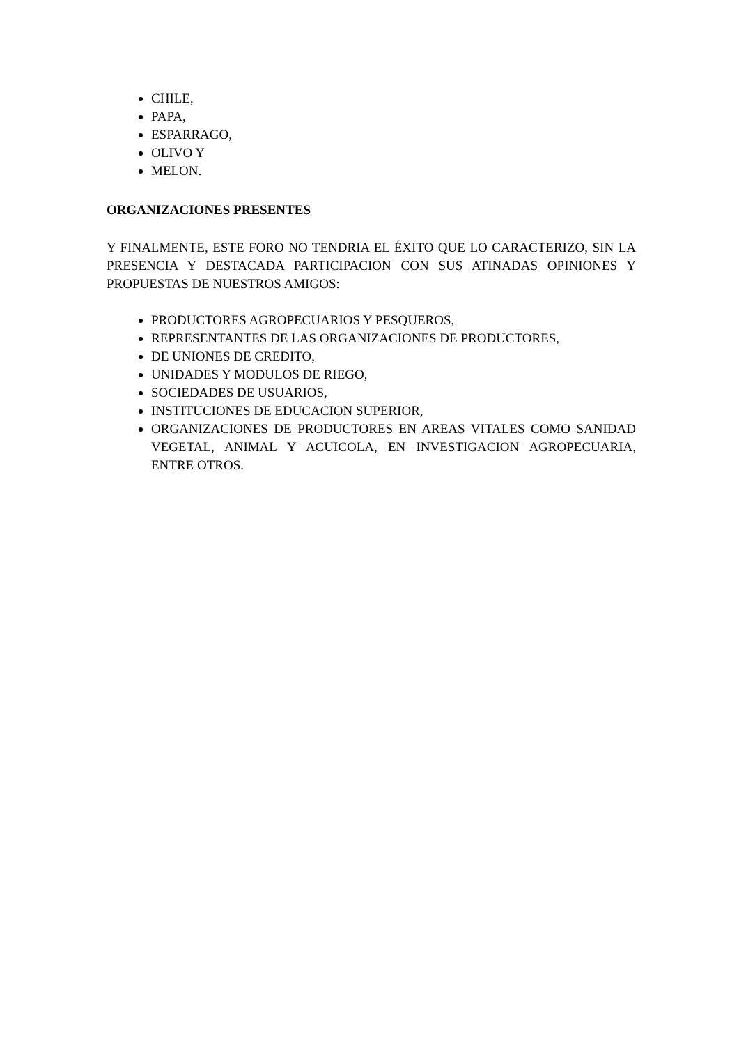CHILE,
PAPA,
ESPARRAGO,
OLIVO Y
MELON.
ORGANIZACIONES PRESENTES
Y FINALMENTE, ESTE FORO NO TENDRIA EL ÉXITO QUE LO CARACTERIZO, SIN LA PRESENCIA Y DESTACADA PARTICIPACION CON SUS ATINADAS OPINIONES Y PROPUESTAS DE NUESTROS AMIGOS:
PRODUCTORES AGROPECUARIOS Y PESQUEROS,
REPRESENTANTES DE LAS ORGANIZACIONES DE PRODUCTORES,
DE UNIONES DE CREDITO,
UNIDADES Y MODULOS DE RIEGO,
SOCIEDADES DE USUARIOS,
INSTITUCIONES DE EDUCACION SUPERIOR,
ORGANIZACIONES DE PRODUCTORES EN AREAS VITALES COMO SANIDAD VEGETAL, ANIMAL Y ACUICOLA, EN INVESTIGACION AGROPECUARIA, ENTRE OTROS.